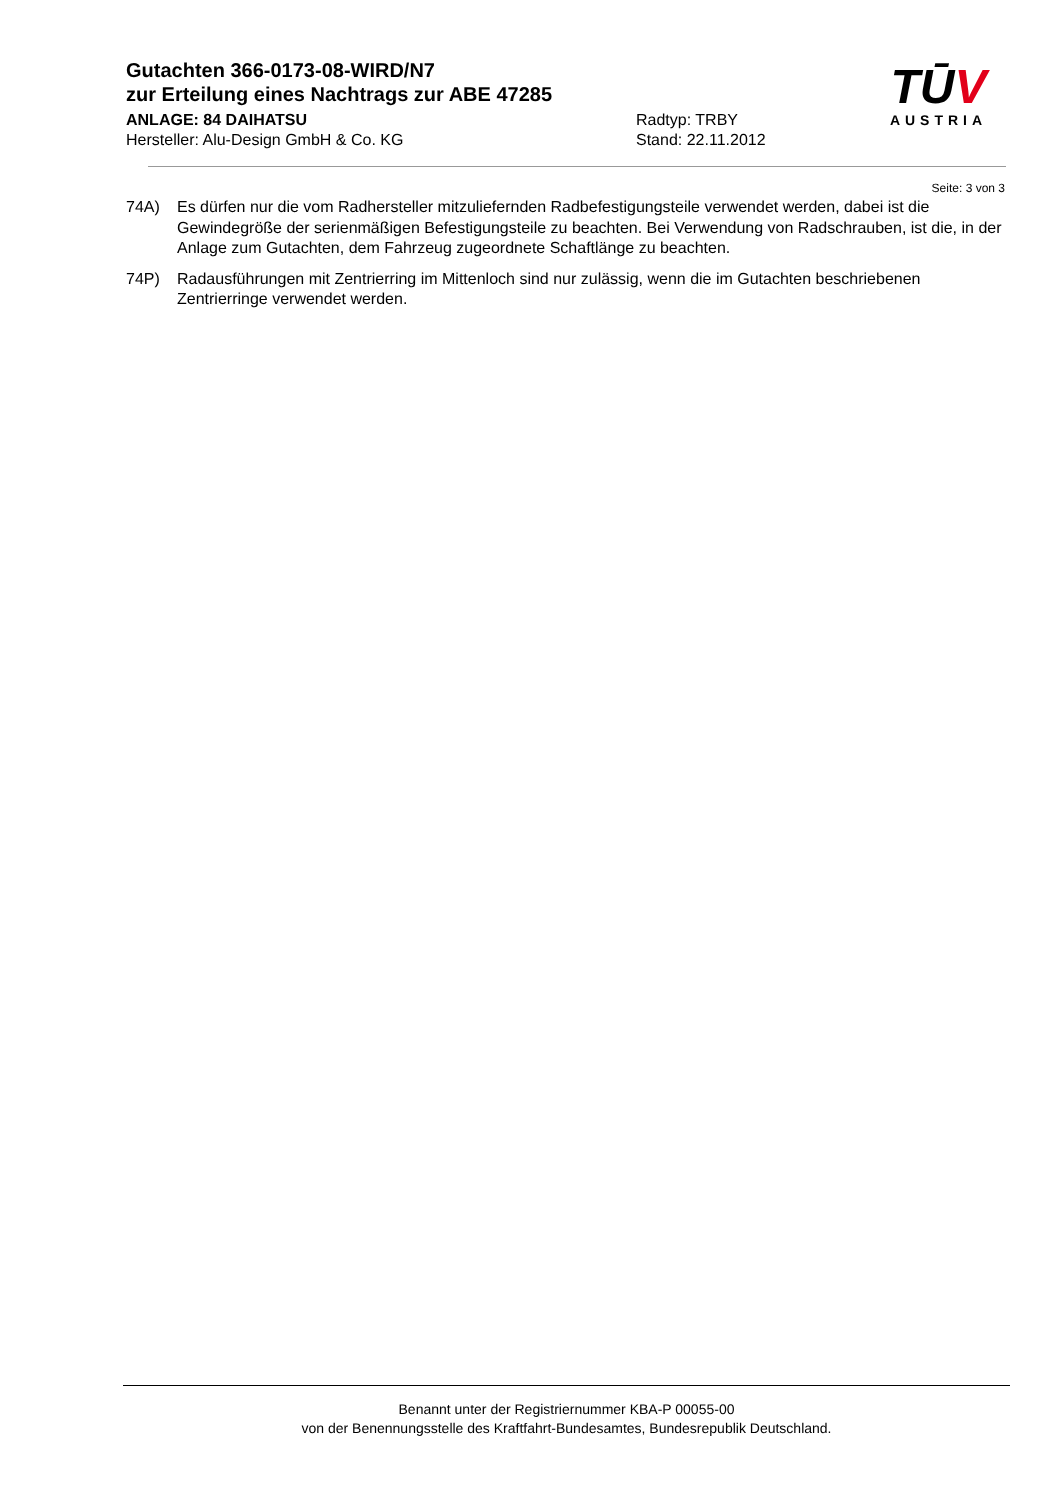Gutachten 366-0173-08-WIRD/N7
zur Erteilung eines Nachtrags zur ABE 47285
ANLAGE: 84 DAIHATSU Radtyp: TRBY
Hersteller: Alu-Design GmbH & Co. KG Stand: 22.11.2012
TŪV
AUSTRIA
Seite: 3 von 3
74A) Es dürfen nur die vom Radhersteller mitzuliefernden Radbefestigungsteile verwendet werden, dabei ist die Gewindegröße der serienmäßigen Befestigungsteile zu beachten. Bei Verwendung von Radschrauben, ist die, in der Anlage zum Gutachten, dem Fahrzeug zugeordnete Schaftlänge zu beachten.
74P) Radausführungen mit Zentrierring im Mittenloch sind nur zulässig, wenn die im Gutachten beschriebenen Zentrierringe verwendet werden.
Benannt unter der Registriernummer KBA-P 00055-00
von der Benennungsstelle des Kraftfahrt-Bundesamtes, Bundesrepublik Deutschland.